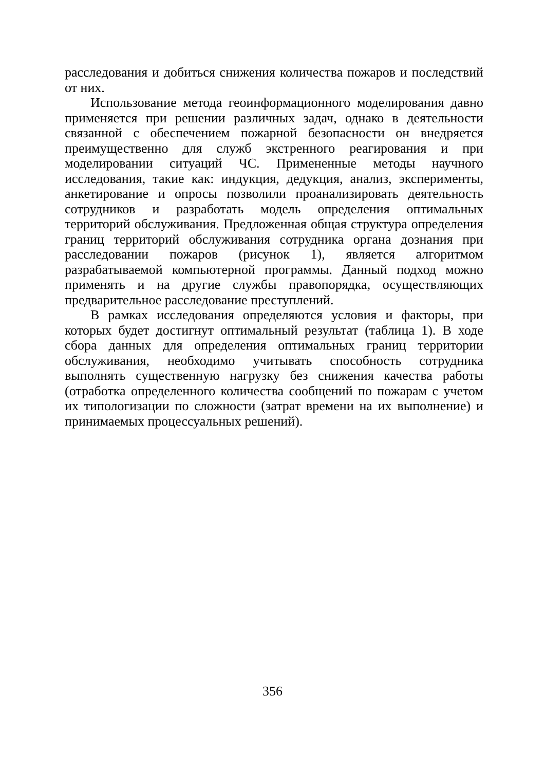расследования и добиться снижения количества пожаров и последствий от них.
Использование метода геоинформационного моделирования давно применяется при решении различных задач, однако в деятельности связанной с обеспечением пожарной безопасности он внедряется преимущественно для служб экстренного реагирования и при моделировании ситуаций ЧС. Примененные методы научного исследования, такие как: индукция, дедукция, анализ, эксперименты, анкетирование и опросы позволили проанализировать деятельность сотрудников и разработать модель определения оптимальных территорий обслуживания. Предложенная общая структура определения границ территорий обслуживания сотрудника органа дознания при расследовании пожаров (рисунок 1), является алгоритмом разрабатываемой компьютерной программы. Данный подход можно применять и на другие службы правопорядка, осуществляющих предварительное расследование преступлений.
В рамках исследования определяются условия и факторы, при которых будет достигнут оптимальный результат (таблица 1). В ходе сбора данных для определения оптимальных границ территории обслуживания, необходимо учитывать способность сотрудника выполнять существенную нагрузку без снижения качества работы (отработка определенного количества сообщений по пожарам с учетом их типологизации по сложности (затрат времени на их выполнение) и принимаемых процессуальных решений).
356